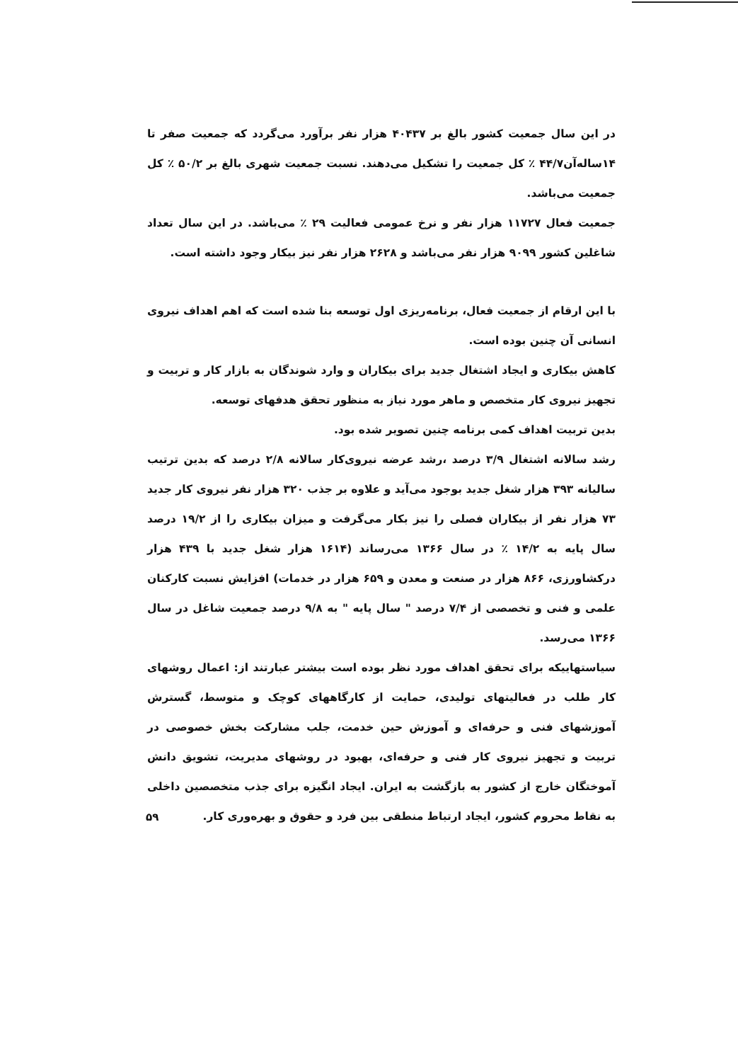در این سال جمعیت کشور بالغ بر ۴۰۴۳۷ هزار نفر برآورد می‌گردد که جمعیت صفر تا ۱۴ساله‌آن۴۴/۷ ٪ کل جمعیت را تشکیل می‌دهند. نسبت جمعیت شهری بالغ بر ۵۰/۲ ٪ کل جمعیت می‌باشد.
جمعیت فعال ۱۱۷۲۷ هزار نفر و نرخ عمومی فعالیت ۲۹ ٪ می‌باشد. در این سال تعداد شاغلین کشور ۹۰۹۹ هزار نفر می‌باشد و ۲۶۲۸ هزار نفر نیز بیکار وجود داشته است.
با این ارقام از جمعیت فعال، برنامه‌ریزی اول توسعه بنا شده است که اهم اهداف نیروی انسانی آن چنین بوده است.
کاهش بیکاری و ایجاد اشتغال جدید برای بیکاران و وارد شوندگان به بازار کار و تربیت و تجهیز نیروی کار متخصص و ماهر مورد نیاز به منظور تحقق هدفهای توسعه.
بدین تربیت اهداف کمی برنامه چنین تصویر شده بود.
رشد سالانه اشتغال ۳/۹ درصد ،رشد عرضه نیروی‌کار سالانه ۲/۸ درصد که بدین ترتیب سالیانه ۳۹۳ هزار شغل جدید بوجود می‌آید و علاوه بر جذب ۳۲۰ هزار نفر نیروی کار جدید ۷۳ هزار نفر از بیکاران فصلی را نیز بکار می‌گرفت و میزان بیکاری را از ۱۹/۲ درصد سال پایه به ۱۴/۲ ٪ در سال ۱۳۶۶ می‌رساند (۱۶۱۴ هزار شغل جدید با ۴۳۹ هزار درکشاورزی، ۸۶۶ هزار در صنعت و معدن و ۶۵۹ هزار در خدمات) افزایش نسبت کارکنان علمی و فنی و تخصصی از ۷/۴ درصد " سال پایه " به ۹/۸ درصد جمعیت شاغل در سال ۱۳۶۶ می‌رسد.
سیاستهاییکه برای تحقق اهداف مورد نظر بوده است بیشتر عبارتند از: اعمال روشهای کار طلب در فعالیتهای تولیدی، حمایت از کارگاههای کوچک و متوسط، گسترش آموزشهای فنی و حرفه‌ای و آموزش حین خدمت، جلب مشارکت بخش خصوصی در تربیت و تجهیز نیروی کار فنی و حرفه‌ای، بهبود در روشهای مدیریت، تشویق دانش آموختگان خارج از کشور به بازگشت به ایران. ایجاد انگیزه برای جذب متخصصین داخلی به نقاط محروم کشور، ایجاد ارتباط منطقی بین فرد و حقوق و بهره‌وری کار.
۵۹